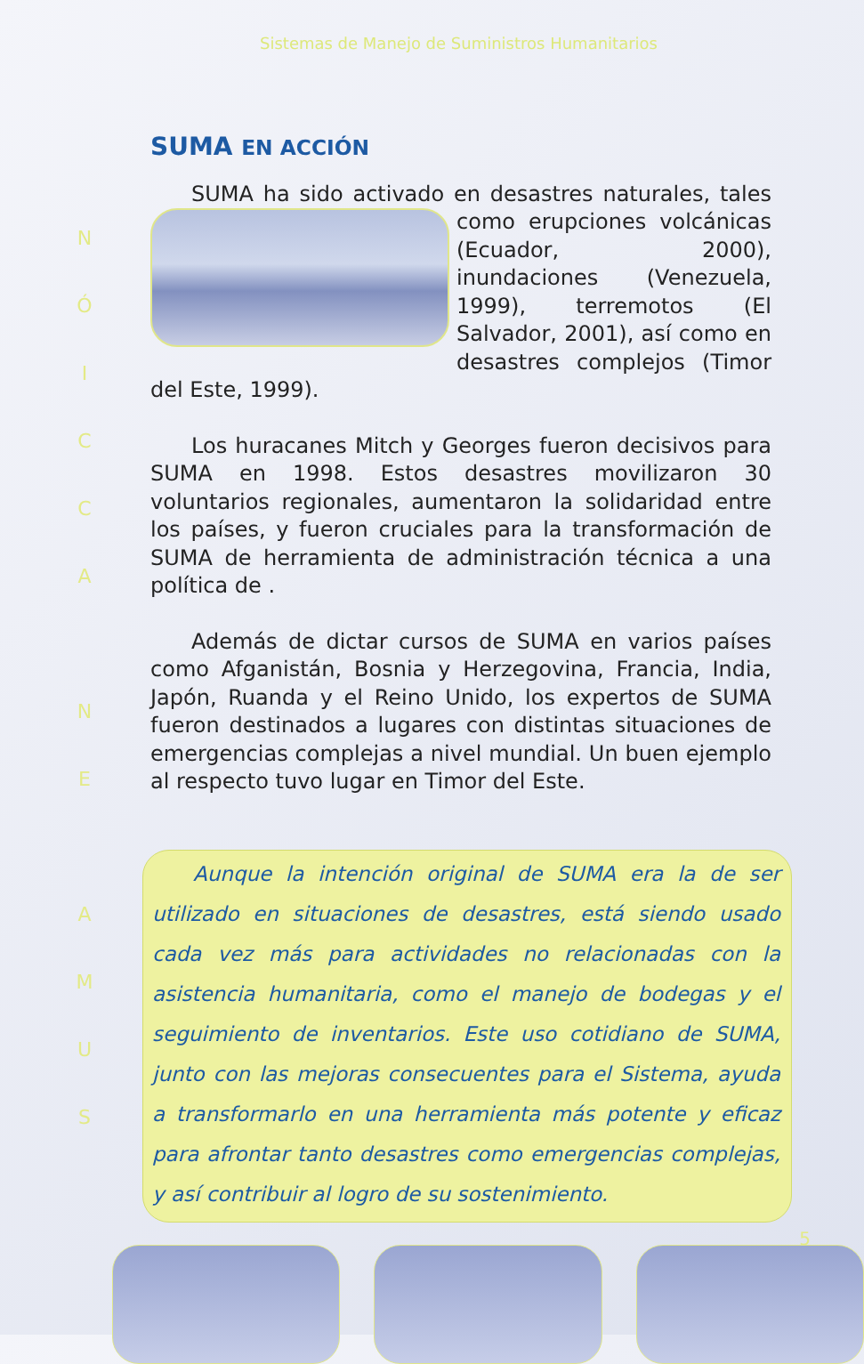Sistemas de Manejo de Suministros Humanitarios
NÓICCA
NE
AMUS
SUMA EN ACCIÓN
SUMA ha sido activado en desastres naturales, tales como erupciones volcánicas (Ecuador, 2000), inundaciones (Venezuela, 1999), terremotos (El Salvador, 2001), así como en desastres complejos (Timor del Este, 1999).
Los huracanes Mitch y Georges fueron decisivos para SUMA en 1998. Estos desastres movilizaron 30 voluntarios regionales, aumentaron la solidaridad entre los países, y fueron cruciales para la transformación de SUMA de herramienta de administración técnica a una política de .
Además de dictar cursos de SUMA en varios países como Afganistán, Bosnia y Herzegovina, Francia, India, Japón, Ruanda y el Reino Unido, los expertos de SUMA fueron destinados a lugares con distintas situaciones de emergencias complejas a nivel mundial. Un buen ejemplo al respecto tuvo lugar en Timor del Este.
Aunque la intención original de SUMA era la de ser utilizado en situaciones de desastres, está siendo usado cada vez más para actividades no relacionadas con la asistencia humanitaria, como el manejo de bodegas y el seguimiento de inventarios. Este uso cotidiano de SUMA, junto con las mejoras consecuentes para el Sistema, ayuda a transformarlo en una herramienta más potente y eficaz para afrontar tanto desastres como emergencias complejas, y así contribuir al logro de su sostenimiento.
5